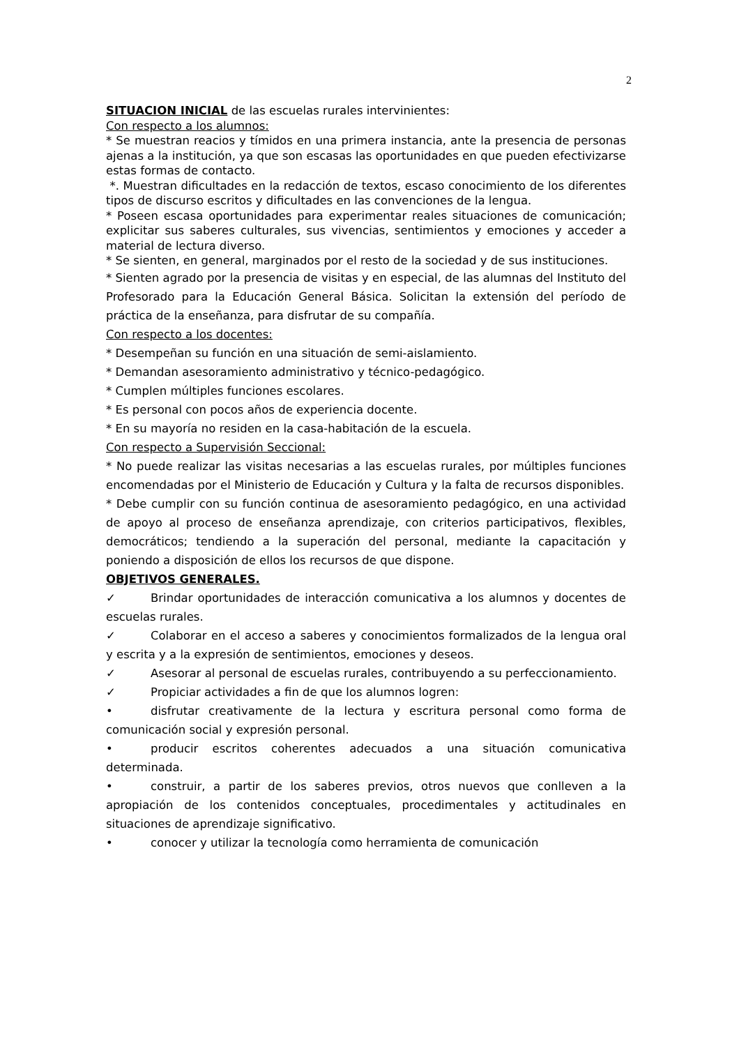2
SITUACION INICIAL de las escuelas rurales intervinientes:
Con respecto a los alumnos:
* Se muestran reacios y tímidos en una primera instancia, ante la presencia de personas ajenas a la institución, ya que son escasas las oportunidades en que pueden efectivizarse estas formas de contacto.
*. Muestran dificultades en la redacción de textos, escaso conocimiento de los diferentes tipos de discurso escritos y dificultades en las convenciones de la lengua.
* Poseen escasa oportunidades para experimentar reales situaciones de comunicación; explicitar sus saberes culturales, sus vivencias, sentimientos y emociones y acceder a material de lectura diverso.
* Se sienten, en general, marginados por el resto de la sociedad y de sus instituciones.
* Sienten agrado por la presencia de visitas y en especial, de las alumnas del Instituto del Profesorado para la Educación General Básica. Solicitan la extensión del período de práctica de la enseñanza, para disfrutar de su compañía.
Con respecto a los docentes:
* Desempeñan su función en una situación de semi-aislamiento.
* Demandan asesoramiento administrativo y técnico-pedagógico.
* Cumplen múltiples funciones escolares.
* Es personal con pocos años de experiencia docente.
* En su mayoría no residen en la casa-habitación de la escuela.
Con respecto a Supervisión Seccional:
* No puede realizar las visitas necesarias a las escuelas rurales, por múltiples funciones encomendadas por el Ministerio de Educación y Cultura y la falta de recursos disponibles.
* Debe cumplir con su función continua de asesoramiento pedagógico, en una actividad de apoyo al proceso de enseñanza aprendizaje, con criterios participativos, flexibles, democráticos; tendiendo a la superación del personal, mediante la capacitación y poniendo a disposición de ellos los recursos de que dispone.
OBJETIVOS GENERALES.
✓ Brindar oportunidades de interacción comunicativa a los alumnos y docentes de escuelas rurales.
✓ Colaborar en el acceso a saberes y conocimientos formalizados de la lengua oral y escrita y a la expresión de sentimientos, emociones y deseos.
✓ Asesorar al personal de escuelas rurales, contribuyendo a su perfeccionamiento.
✓ Propiciar actividades a fin de que los alumnos logren:
• disfrutar creativamente de la lectura y escritura personal como forma de comunicación social y expresión personal.
• producir escritos coherentes adecuados a una situación comunicativa determinada.
• construir, a partir de los saberes previos, otros nuevos que conlleven a la apropiación de los contenidos conceptuales, procedimentales y actitudinales en situaciones de aprendizaje significativo.
• conocer y utilizar la tecnología como herramienta de comunicación